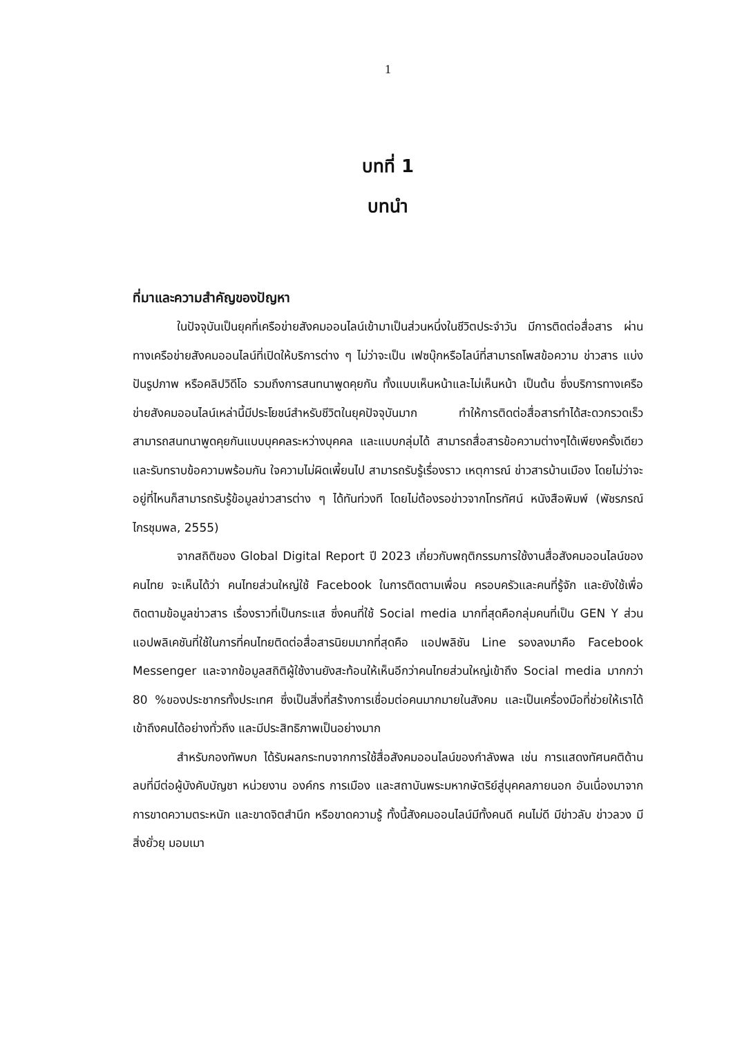1
บทที่ 1
บทนำ
ที่มาและความสำคัญของปัญหา
ในปัจจุบันเป็นยุคที่เครือข่ายสังคมออนไลน์เข้ามาเป็นส่วนหนึ่งในชีวิตประจำวัน มีการติดต่อสื่อสาร ผ่านทางเครือข่ายสังคมออนไลน์ที่เปิดให้บริการต่าง ๆ ไม่ว่าจะเป็น เฟซบุ๊กหรือไลน์ที่สามารถโพสข้อความ ข่าวสาร แบ่งปันรูปภาพ หรือคลิปวิดีโอ รวมถึงการสนทนาพูดคุยกัน ทั้งแบบเห็นหน้าและไม่เห็นหน้า เป็นต้น ซึ่งบริการทางเครือข่ายสังคมออนไลน์เหล่านี้มีประโยชน์สำหรับชีวิตในยุคปัจจุบันมาก ทำให้การติดต่อสื่อสารทำได้สะดวกรวดเร็ว สามารถสนทนาพูดคุยกันแบบบุคคลระหว่างบุคคล และแบบกลุ่มได้ สามารถสื่อสารข้อความต่างๆได้เพียงครั้งเดียวและรับทราบข้อความพร้อมกัน ใจความไม่ผิดเพี้ยนไป สามารถรับรู้เรื่องราว เหตุการณ์ ข่าวสารบ้านเมือง โดยไม่ว่าจะอยู่ที่ไหนก็สามารถรับรู้ข้อมูลข่าวสารต่าง ๆ ได้ทันท่วงที โดยไม่ต้องรอข่าวจากโทรทัศน์ หนังสือพิมพ์ (พัชรภรณ์ ไกรชุมพล, 2555)
จากสถิติของ Global Digital Report ปี 2023 เกี่ยวกับพฤติกรรมการใช้งานสื่อสังคมออนไลน์ของคนไทย จะเห็นได้ว่า คนไทยส่วนใหญ่ใช้ Facebook ในการติดตามเพื่อน ครอบครัวและคนที่รู้จัก และยังใช้เพื่อติดตามข้อมูลข่าวสาร เรื่องราวที่เป็นกระแส ซึ่งคนที่ใช้ Social media มากที่สุดคือกลุ่มคนที่เป็น GEN Y ส่วนแอปพลิเคชันที่ใช้ในการที่คนไทยติดต่อสื่อสารนิยมมากที่สุดคือ แอปพลิชัน Line รองลงมาคือ Facebook Messenger และจากข้อมูลสถิติผู้ใช้งานยังสะท้อนให้เห็นอีกว่าคนไทยส่วนใหญ่เข้าถึง Social media มากกว่า 80 %ของประชากรทั้งประเทศ ซึ่งเป็นสิ่งที่สร้างการเชื่อมต่อคนมากมายในสังคม และเป็นเครื่องมือที่ช่วยให้เราได้เข้าถึงคนได้อย่างทั่วถึง และมีประสิทธิภาพเป็นอย่างมาก
สำหรับกองทัพบก ได้รับผลกระทบจากการใช้สื่อสังคมออนไลน์ของกำลังพล เช่น การแสดงทัศนคติด้านลบที่มีต่อผู้บังคับบัญชา หน่วยงาน องค์กร การเมือง และสถาบันพระมหากษัตริย์สู่บุคคลภายนอก อันเนื่องมาจากการขาดความตระหนัก และขาดจิตสำนึก หรือขาดความรู้ ทั้งนี้สังคมออนไลน์มีทั้งคนดี คนไม่ดี มีข่าวลับ ข่าวลวง มีสิ่งยั่วยุ มอมเมา